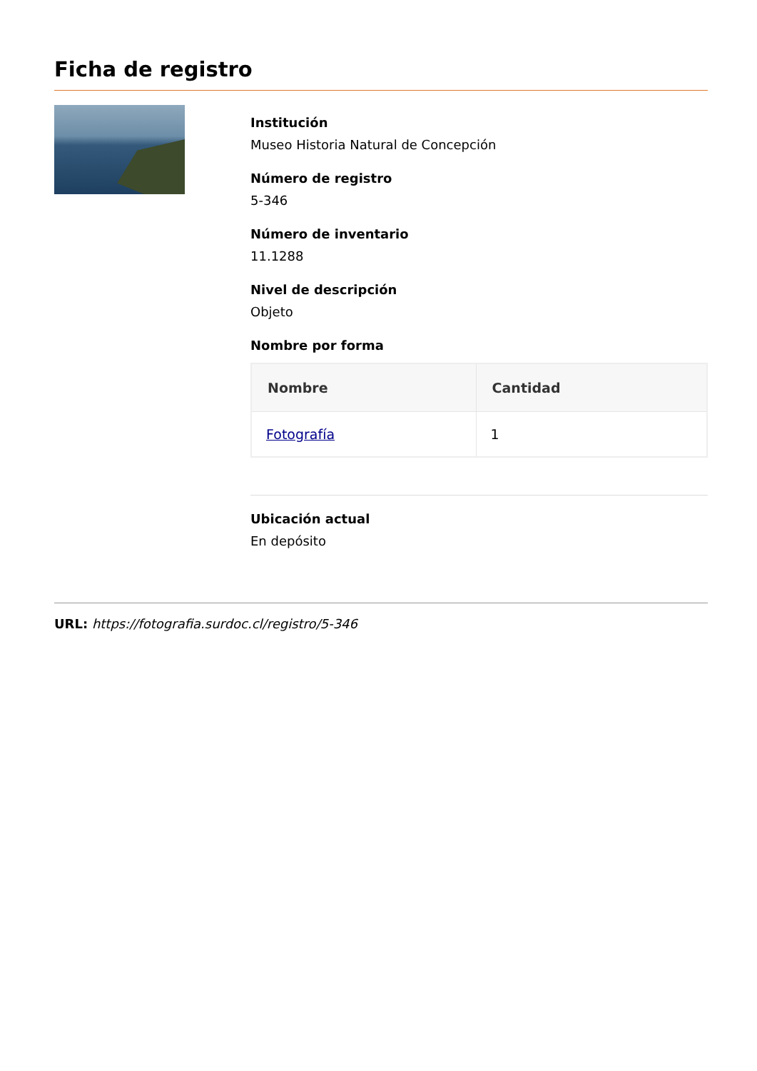Ficha de registro
Institución
Museo Historia Natural de Concepción
Número de registro
5-346
Número de inventario
11.1288
Nivel de descripción
Objeto
Nombre por forma
| Nombre | Cantidad |
| --- | --- |
| Fotografía | 1 |
Ubicación actual
En depósito
URL: https://fotografia.surdoc.cl/registro/5-346